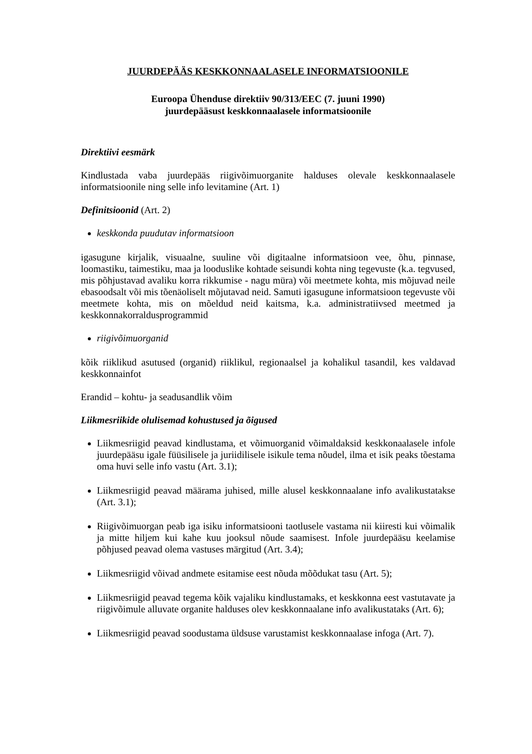JUURDEPÄÄS KESKKONNAALASELE INFORMATSIOONILE
Euroopa Ühenduse direktiiv 90/313/EEC (7. juuni 1990)
juurdepääsust keskkonnaalasele informatsioonile
Direktiivi eesmärk
Kindlustada vaba juurdepääs riigivõimuorganite halduses olevale keskkonnaalasele informatsioonile ning selle info levitamine (Art. 1)
Definitsioonid (Art. 2)
keskkonda puudutav informatsioon
igasugune kirjalik, visuaalne, suuline või digitaalne informatsioon vee, õhu, pinnase, loomastiku, taimestiku, maa ja looduslike kohtade seisundi kohta ning tegevuste (k.a. tegvused, mis põhjustavad avaliku korra rikkumise - nagu müra) või meetmete kohta, mis mõjuvad neile ebasoodsalt või mis tõenäoliselt mõjutavad neid. Samuti igasugune informatsioon tegevuste või meetmete kohta, mis on mõeldud neid kaitsma, k.a. administratiivsed meetmed ja keskkonnakorraldusprogrammid
riigivõimuorganid
kõik riiklikud asutused (organid) riiklikul, regionaalsel ja kohalikul tasandil, kes valdavad keskkonnainfot
Erandid – kohtu- ja seadusandlik võim
Liikmesriikide olulisemad kohustused ja õigused
Liikmesriigid peavad kindlustama, et võimuorganid võimaldaksid keskkonaalasele infole juurdepääsu igale füüsilisele ja juriidilisele isikule tema nõudel, ilma et isik peaks tõestama oma huvi selle info vastu (Art. 3.1);
Liikmesriigid peavad määrama juhised, mille alusel keskkonnaalane info avalikustatakse (Art. 3.1);
Riigivõimuorgan peab iga isiku informatsiooni taotlusele vastama nii kiiresti kui võimalik ja mitte hiljem kui kahe kuu jooksul nõude saamisest. Infole juurdepääsu keelamise põhjused peavad olema vastuses märgitud (Art. 3.4);
Liikmesriigid võivad andmete esitamise eest nõuda mõõdukat tasu (Art. 5);
Liikmesriigid peavad tegema kõik vajaliku kindlustamaks, et keskkonna eest vastutavate ja riigivõimule alluvate organite halduses olev keskkonnaalane info avalikustataks (Art. 6);
Liikmesriigid peavad soodustama üldsuse varustamist keskkonnaalase infoga (Art. 7).